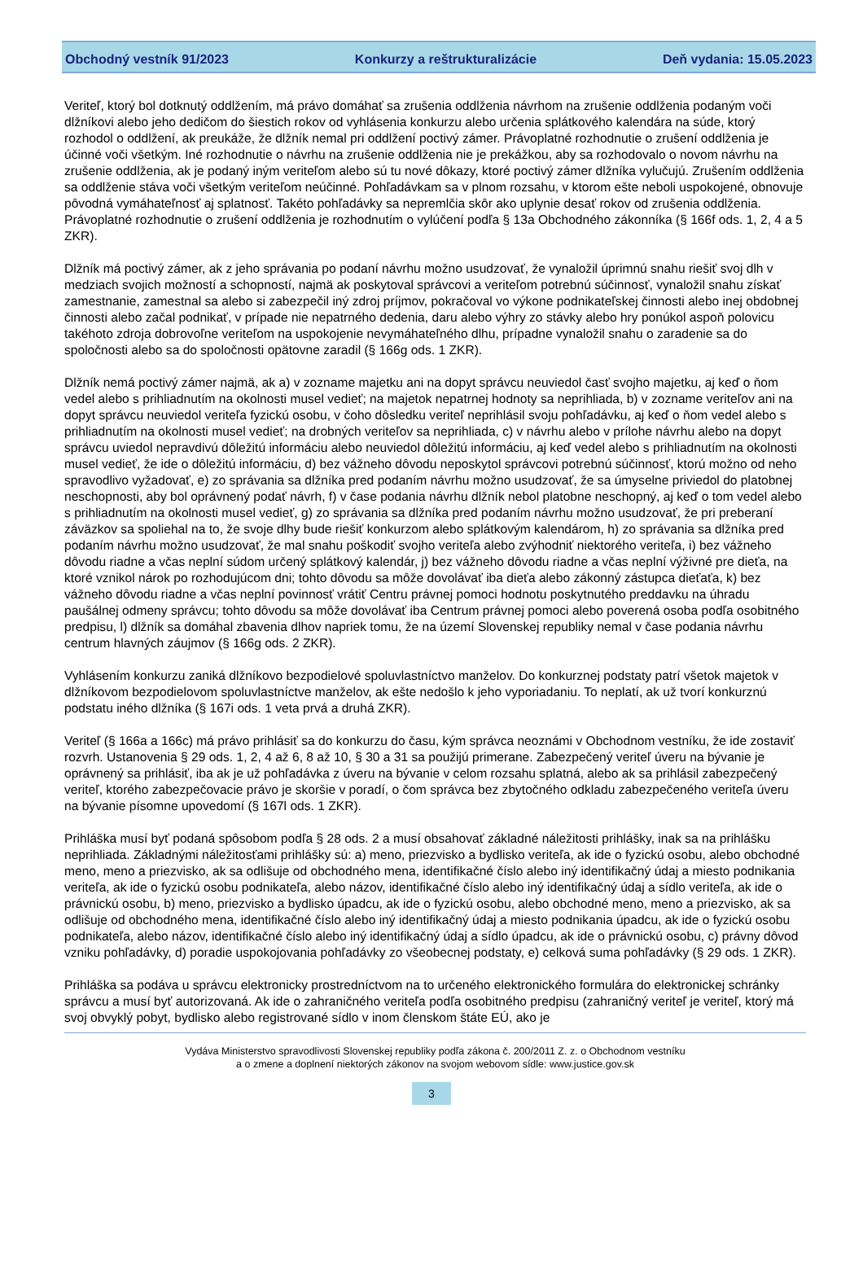Obchodný vestník 91/2023 Konkurzy a reštrukturalizácie Deň vydania: 15.05.2023
Veriteľ, ktorý bol dotknutý oddlžením, má právo domáhať sa zrušenia oddlženia návrhom na zrušenie oddlženia podaným voči dlžníkovi alebo jeho dedičom do šiestich rokov od vyhlásenia konkurzu alebo určenia splátkového kalendára na súde, ktorý rozhodol o oddlžení, ak preukáže, že dlžník nemal pri oddlžení poctivý zámer. Právoplatné rozhodnutie o zrušení oddlženia je účinné voči všetkým. Iné rozhodnutie o návrhu na zrušenie oddlženia nie je prekážkou, aby sa rozhodovalo o novom návrhu na zrušenie oddlženia, ak je podaný iným veriteľom alebo sú tu nové dôkazy, ktoré poctivý zámer dlžníka vylučujú. Zrušením oddlženia sa oddlženie stáva voči všetkým veriteľom neúčinné. Pohľadávkam sa v plnom rozsahu, v ktorom ešte neboli uspokojené, obnovuje pôvodná vymáhateľnosť aj splatnosť. Takéto pohľadávky sa nepremlčia skôr ako uplynie desať rokov od zrušenia oddlženia. Právoplatné rozhodnutie o zrušení oddlženia je rozhodnutím o vylúčení podľa § 13a Obchodného zákonníka (§ 166f ods. 1, 2, 4 a 5 ZKR).
Dlžník má poctivý zámer, ak z jeho správania po podaní návrhu možno usudzovať, že vynaložil úprimnú snahu riešiť svoj dlh v medziach svojich možností a schopností, najmä ak poskytoval správcovi a veriteľom potrebnú súčinnosť, vynaložil snahu získať zamestnanie, zamestnal sa alebo si zabezpečil iný zdroj príjmov, pokračoval vo výkone podnikateľskej činnosti alebo inej obdobnej činnosti alebo začal podnikať, v prípade nie nepatrného dedenia, daru alebo výhry zo stávky alebo hry ponúkol aspoň polovicu takéhoto zdroja dobrovoľne veriteľom na uspokojenie nevymáhateľného dlhu, prípadne vynaložil snahu o zaradenie sa do spoločnosti alebo sa do spoločnosti opätovne zaradil (§ 166g ods. 1 ZKR).
Dlžník nemá poctivý zámer najmä, ak a) v zozname majetku ani na dopyt správcu neuviedol časť svojho majetku, aj keď o ňom vedel alebo s prihliadnutím na okolnosti musel vedieť; na majetok nepatrnej hodnoty sa neprihliada, b) v zozname veriteľov ani na dopyt správcu neuviedol veriteľa fyzickú osobu, v čoho dôsledku veriteľ neprihlásil svoju pohľadávku, aj keď o ňom vedel alebo s prihliadnutím na okolnosti musel vedieť; na drobných veriteľov sa neprihliada, c) v návrhu alebo v prílohe návrhu alebo na dopyt správcu uviedol nepravdivú dôležitú informáciu alebo neuviedol dôležitú informáciu, aj keď vedel alebo s prihliadnutím na okolnosti musel vedieť, že ide o dôležitú informáciu, d) bez vážneho dôvodu neposkytol správcovi potrebnú súčinnosť, ktorú možno od neho spravodlivo vyžadovať, e) zo správania sa dlžníka pred podaním návrhu možno usudzovať, že sa úmyselne priviedol do platobnej neschopnosti, aby bol oprávnený podať návrh, f) v čase podania návrhu dlžník nebol platobne neschopný, aj keď o tom vedel alebo s prihliadnutím na okolnosti musel vedieť, g) zo správania sa dlžníka pred podaním návrhu možno usudzovať, že pri preberaní záväzkov sa spoliehal na to, že svoje dlhy bude riešiť konkurzom alebo splátkovým kalendárom, h) zo správania sa dlžníka pred podaním návrhu možno usudzovať, že mal snahu poškodiť svojho veriteľa alebo zvýhodniť niektorého veriteľa, i) bez vážneho dôvodu riadne a včas neplní súdom určený splátkový kalendár, j) bez vážneho dôvodu riadne a včas neplní výživné pre dieťa, na ktoré vznikol nárok po rozhodujúcom dni; tohto dôvodu sa môže dovolávať iba dieťa alebo zákonný zástupca dieťaťa, k) bez vážneho dôvodu riadne a včas neplní povinnosť vrátiť Centru právnej pomoci hodnotu poskytnutého preddavku na úhradu paušálnej odmeny správcu; tohto dôvodu sa môže dovolávať iba Centrum právnej pomoci alebo poverená osoba podľa osobitného predpisu, l) dlžník sa domáhal zbavenia dlhov napriek tomu, že na území Slovenskej republiky nemal v čase podania návrhu centrum hlavných záujmov (§ 166g ods. 2 ZKR).
Vyhlásením konkurzu zaniká dlžníkovo bezpodielové spoluvlastníctvo manželov. Do konkurznej podstaty patrí všetok majetok v dlžníkovom bezpodielovom spoluvlastníctve manželov, ak ešte nedošlo k jeho vyporiadaniu. To neplatí, ak už tvorí konkurznú podstatu iného dlžníka (§ 167i ods. 1 veta prvá a druhá ZKR).
Veriteľ (§ 166a a 166c) má právo prihlásiť sa do konkurzu do času, kým správca neoznámi v Obchodnom vestníku, že ide zostaviť rozvrh. Ustanovenia § 29 ods. 1, 2, 4 až 6, 8 až 10, § 30 a 31 sa použijú primerane. Zabezpečený veriteľ úveru na bývanie je oprávnený sa prihlásiť, iba ak je už pohľadávka z úveru na bývanie v celom rozsahu splatná, alebo ak sa prihlásil zabezpečený veriteľ, ktorého zabezpečovacie právo je skoršie v poradí, o čom správca bez zbytočného odkladu zabezpečeného veriteľa úveru na bývanie písomne upovedomí (§ 167l ods. 1 ZKR).
Prihláška musí byť podaná spôsobom podľa § 28 ods. 2 a musí obsahovať základné náležitosti prihlášky, inak sa na prihlášku neprihliada. Základnými náležitosťami prihlášky sú: a) meno, priezvisko a bydlisko veriteľa, ak ide o fyzickú osobu, alebo obchodné meno, meno a priezvisko, ak sa odlišuje od obchodného mena, identifikačné číslo alebo iný identifikačný údaj a miesto podnikania veriteľa, ak ide o fyzickú osobu podnikateľa, alebo názov, identifikačné číslo alebo iný identifikačný údaj a sídlo veriteľa, ak ide o právnickú osobu, b) meno, priezvisko a bydlisko úpadcu, ak ide o fyzickú osobu, alebo obchodné meno, meno a priezvisko, ak sa odlišuje od obchodného mena, identifikačné číslo alebo iný identifikačný údaj a miesto podnikania úpadcu, ak ide o fyzickú osobu podnikateľa, alebo názov, identifikačné číslo alebo iný identifikačný údaj a sídlo úpadcu, ak ide o právnickú osobu, c) právny dôvod vzniku pohľadávky, d) poradie uspokojovania pohľadávky zo všeobecnej podstaty, e) celková suma pohľadávky (§ 29 ods. 1 ZKR).
Prihláška sa podáva u správcu elektronicky prostredníctvom na to určeného elektronického formulára do elektronickej schránky správcu a musí byť autorizovaná. Ak ide o zahraničného veriteľa podľa osobitného predpisu (zahraničný veriteľ je veriteľ, ktorý má svoj obvyklý pobyt, bydlisko alebo registrované sídlo v inom členskom štáte EÚ, ako je
Vydáva Ministerstvo spravodlivosti Slovenskej republiky podľa zákona č. 200/2011 Z. z. o Obchodnom vestníku
a o zmene a doplnení niektorých zákonov na svojom webovom sídle: www.justice.gov.sk
3